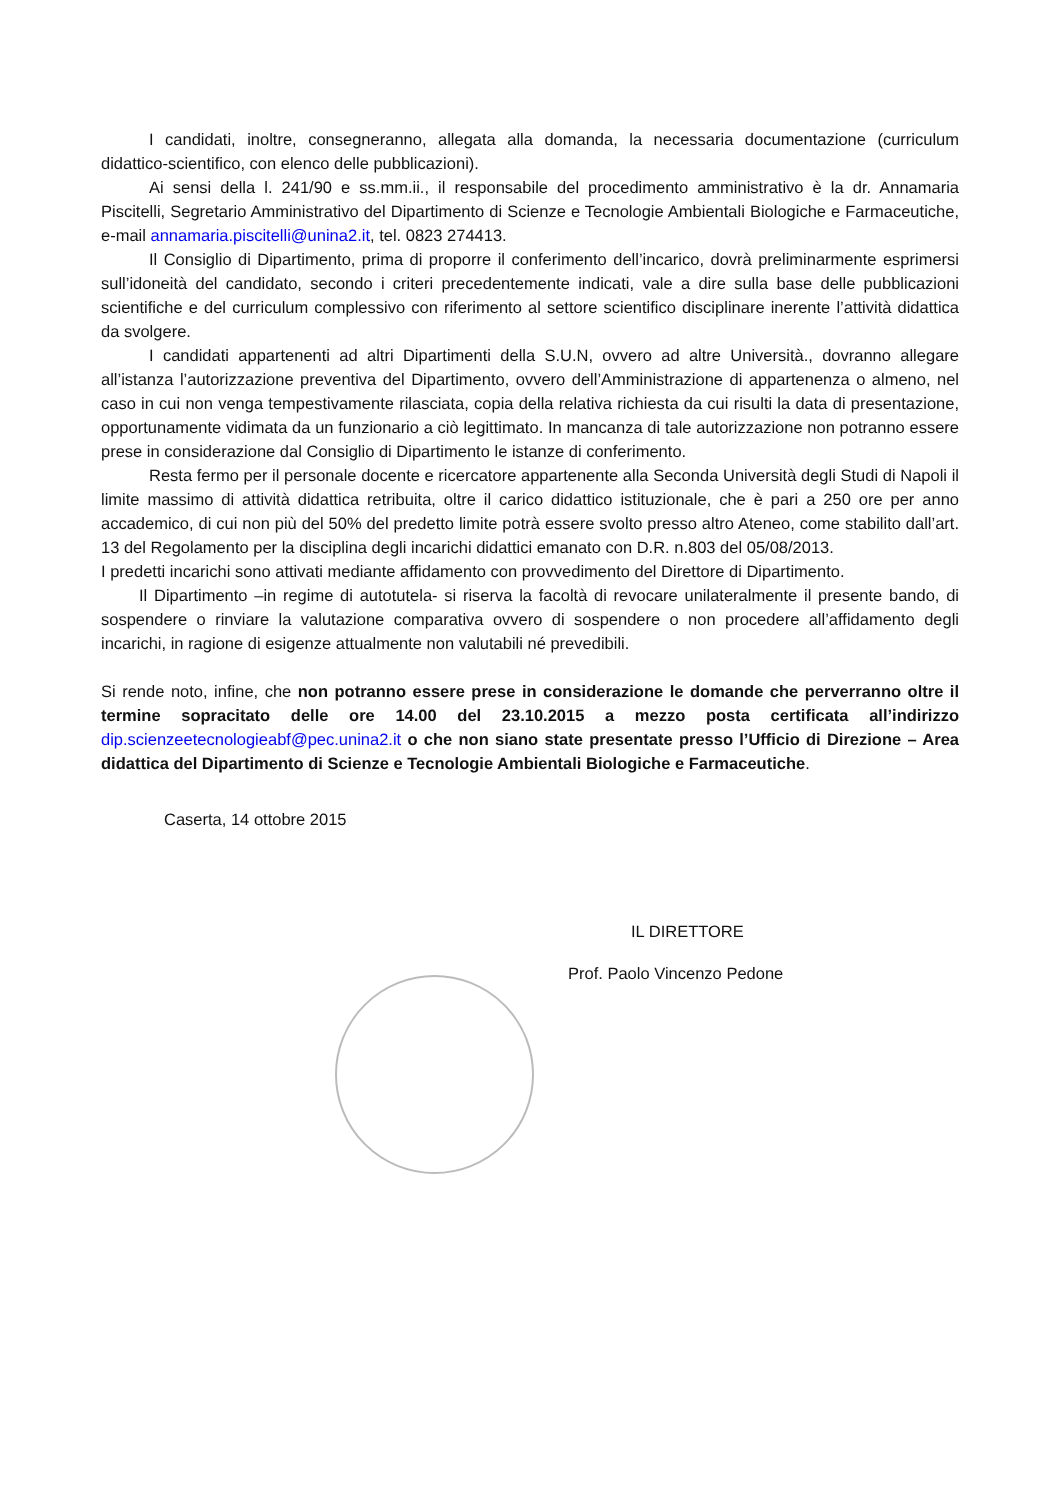I candidati, inoltre, consegneranno, allegata alla domanda, la necessaria documentazione (curriculum didattico-scientifico, con elenco delle pubblicazioni).
Ai sensi della l. 241/90 e ss.mm.ii., il responsabile del procedimento amministrativo è la dr. Annamaria Piscitelli, Segretario Amministrativo del Dipartimento di Scienze e Tecnologie Ambientali Biologiche e Farmaceutiche, e-mail annamaria.piscitelli@unina2.it, tel. 0823 274413.
Il Consiglio di Dipartimento, prima di proporre il conferimento dell’incarico, dovrà preliminarmente esprimersi sull’idoneità del candidato, secondo i criteri precedentemente indicati, vale a dire sulla base delle pubblicazioni scientifiche e del curriculum complessivo con riferimento al settore scientifico disciplinare inerente l’attività didattica da svolgere.
I candidati appartenenti ad altri Dipartimenti della S.U.N, ovvero ad altre Università., dovranno allegare all’istanza l’autorizzazione preventiva del Dipartimento, ovvero dell’Amministrazione di appartenenza o almeno, nel caso in cui non venga tempestivamente rilasciata, copia della relativa richiesta da cui risulti la data di presentazione, opportunamente vidimata da un funzionario a ciò legittimato. In mancanza di tale autorizzazione non potranno essere prese in considerazione dal Consiglio di Dipartimento le istanze di conferimento.
Resta fermo per il personale docente e ricercatore appartenente alla Seconda Università degli Studi di Napoli il limite massimo di attività didattica retribuita, oltre il carico didattico istituzionale, che è pari a 250 ore per anno accademico, di cui non più del 50% del predetto limite potrà essere svolto presso altro Ateneo, come stabilito dall’art. 13 del Regolamento per la disciplina degli incarichi didattici emanato con D.R. n.803 del 05/08/2013.
I predetti incarichi sono attivati mediante affidamento con provvedimento del Direttore di Dipartimento.
Il Dipartimento –in regime di autotutela- si riserva la facoltà di revocare unilateralmente il presente bando, di sospendere o rinviare la valutazione comparativa ovvero di sospendere o non procedere all’affidamento degli incarichi, in ragione di esigenze attualmente non valutabili né prevedibili.
Si rende noto, infine, che non potranno essere prese in considerazione le domande che perverranno oltre il termine sopracitato delle ore 14.00 del 23.10.2015 a mezzo posta certificata all’indirizzo dip.scienzeetecnologieabf@pec.unina2.it o che non siano state presentate presso l’Ufficio di Direzione – Area didattica del Dipartimento di Scienze e Tecnologie Ambientali Biologiche e Farmaceutiche.
Caserta, 14 ottobre 2015
IL DIRETTORE
Prof. Paolo Vincenzo Pedone